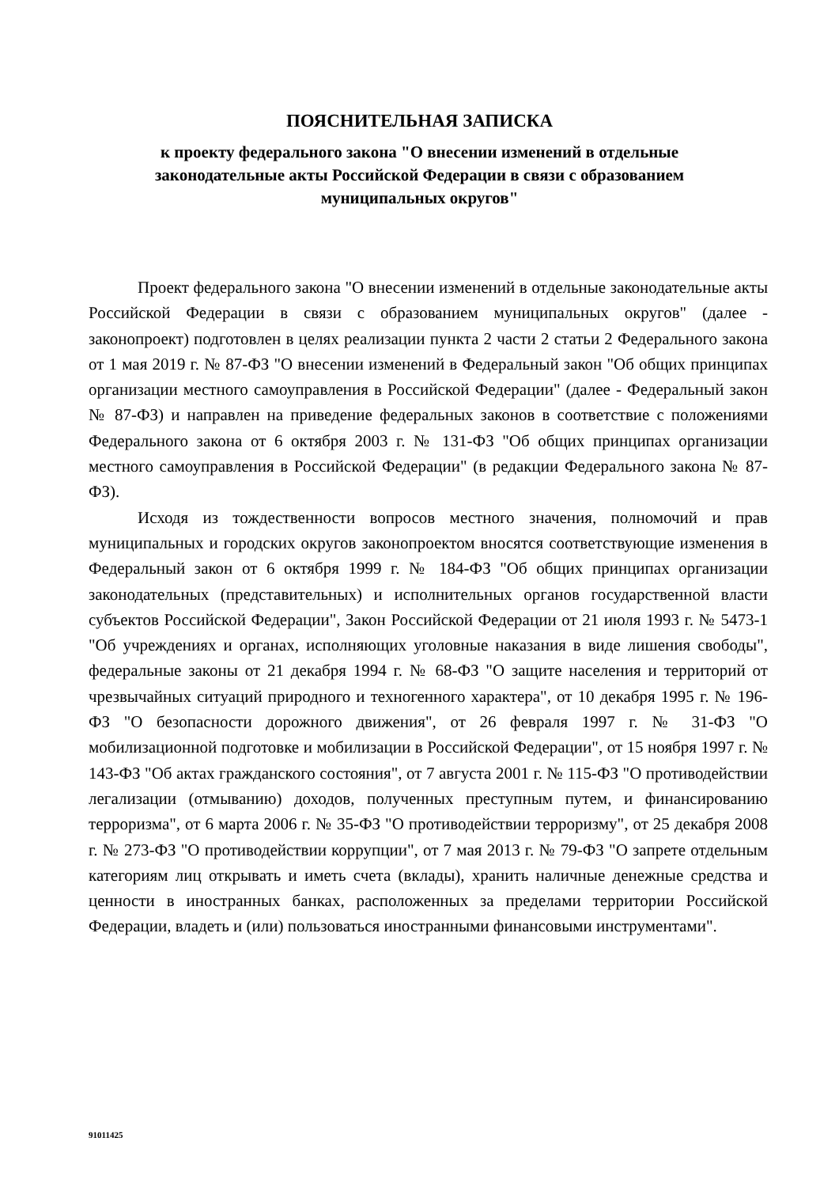ПОЯСНИТЕЛЬНАЯ ЗАПИСКА
к проекту федерального закона "О внесении изменений в отдельные законодательные акты Российской Федерации в связи с образованием муниципальных округов"
Проект федерального закона "О внесении изменений в отдельные законодательные акты Российской Федерации в связи с образованием муниципальных округов" (далее - законопроект) подготовлен в целях реализации пункта 2 части 2 статьи 2 Федерального закона от 1 мая 2019 г. № 87-ФЗ "О внесении изменений в Федеральный закон "Об общих принципах организации местного самоуправления в Российской Федерации" (далее - Федеральный закон № 87-ФЗ) и направлен на приведение федеральных законов в соответствие с положениями Федерального закона от 6 октября 2003 г. № 131-ФЗ "Об общих принципах организации местного самоуправления в Российской Федерации" (в редакции Федерального закона № 87-ФЗ).
Исходя из тождественности вопросов местного значения, полномочий и прав муниципальных и городских округов законопроектом вносятся соответствующие изменения в Федеральный закон от 6 октября 1999 г. № 184-ФЗ "Об общих принципах организации законодательных (представительных) и исполнительных органов государственной власти субъектов Российской Федерации", Закон Российской Федерации от 21 июля 1993 г. № 5473-1 "Об учреждениях и органах, исполняющих уголовные наказания в виде лишения свободы", федеральные законы от 21 декабря 1994 г. № 68-ФЗ "О защите населения и территорий от чрезвычайных ситуаций природного и техногенного характера", от 10 декабря 1995 г. № 196-ФЗ "О безопасности дорожного движения", от 26 февраля 1997 г. № 31-ФЗ "О мобилизационной подготовке и мобилизации в Российской Федерации", от 15 ноября 1997 г. № 143-ФЗ "Об актах гражданского состояния", от 7 августа 2001 г. № 115-ФЗ "О противодействии легализации (отмыванию) доходов, полученных преступным путем, и финансированию терроризма", от 6 марта 2006 г. № 35-ФЗ "О противодействии терроризму", от 25 декабря 2008 г. № 273-ФЗ "О противодействии коррупции", от 7 мая 2013 г. № 79-ФЗ "О запрете отдельным категориям лиц открывать и иметь счета (вклады), хранить наличные денежные средства и ценности в иностранных банках, расположенных за пределами территории Российской Федерации, владеть и (или) пользоваться иностранными финансовыми инструментами".
91011425